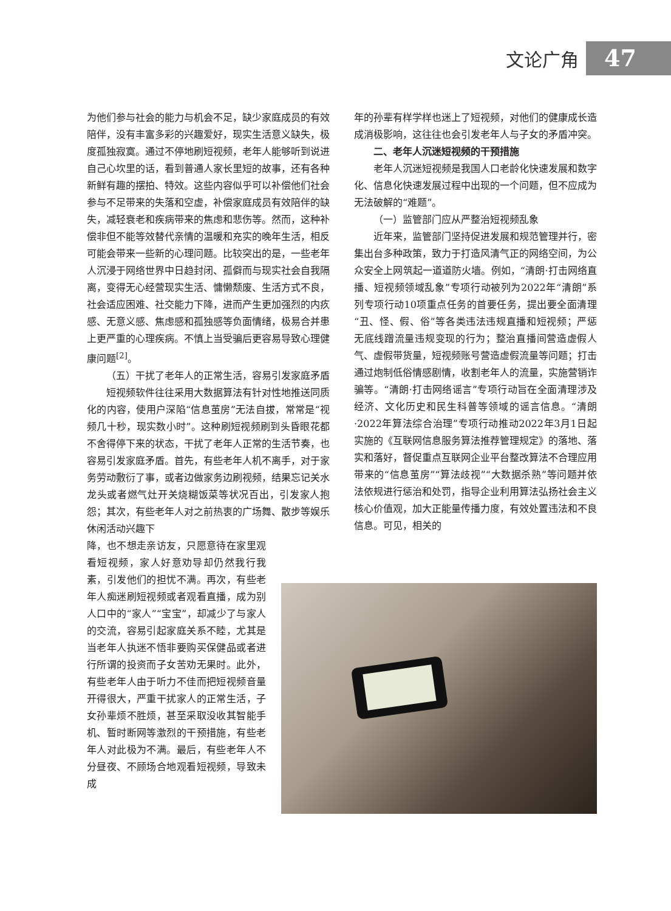文论广角 47
为他们参与社会的能力与机会不足，缺少家庭成员的有效陪伴，没有丰富多彩的兴趣爱好，现实生活意义缺失，极度孤独寂寞。通过不停地刷短视频，老年人能够听到说进自己心坎里的话，看到普通人家长里短的故事，还有各种新鲜有趣的摆拍、特效。这些内容似乎可以补偿他们社会参与不足带来的失落和空虚，补偿家庭成员有效陪伴的缺失，减轻衰老和疾病带来的焦虑和悲伤等。然而，这种补偿非但不能等效替代亲情的温暖和充实的晚年生活，相反可能会带来一些新的心理问题。比较突出的是，一些老年人沉浸于网络世界中日趋封闭、孤僻而与现实社会自我隔离，变得无心经营现实生活、慵懒颓废、生活方式不良，社会适应困难、社交能力下降，进而产生更加强烈的内疚感、无意义感、焦虑感和孤独感等负面情绪，极易合并患上更严重的心理疾病。不慎上当受骗后更容易导致心理健康问题<sup>[2]</sup>。
（五）干扰了老年人的正常生活，容易引发家庭矛盾
短视频软件往往采用大数据算法有针对性地推送同质化的内容，使用户深陷“信息茧房”无法自拔，常常是“视频几十秒，现实数小时”。这种刷短视频刷到头昏眼花都不舍得停下来的状态，干扰了老年人正常的生活节奏，也容易引发家庭矛盾。首先，有些老年人机不离手，对于家务劳动敷衍了事，或者边做家务边刷视频，结果忘记关水龙头或者燃气灶开关烧糊饭菜等状况百出，引发家人抱怨；其次，有些老年人对之前热衷的广场舞、散步等娱乐休闲活动兴趣下
降，也不想走亲访友，只愿意待在家里观看短视频，家人好意劝导却仍然我行我素，引发他们的担忧不满。再次，有些老年人痴迷刷短视频或者观看直播，成为别人口中的“家人”“宝宝”，却减少了与家人的交流，容易引起家庭关系不睦，尤其是当老年人执迷不悟非要购买保健品或者进行所谓的投资而子女苦劝无果时。此外，有些老年人由于听力不佳而把短视频音量开得很大，严重干扰家人的正常生活，子女孙辈烦不胜烦，甚至采取没收其智能手机、暂时断网等激烈的干预措施，有些老年人对此极为不满。最后，有些老年人不分昼夜、不顾场合地观看短视频，导致未成
年的孙辈有样学样也迷上了短视频，对他们的健康成长造成消极影响，这往往也会引发老年人与子女的矛盾冲突。
二、老年人沉迷短视频的干预措施
老年人沉迷短视频是我国人口老龄化快速发展和数字化、信息化快速发展过程中出现的一个问题，但不应成为无法破解的“难题”。
（一）监管部门应从严整治短视频乱象
近年来，监管部门坚持促进发展和规范管理并行，密集出台多种政策，致力于打造风清气正的网络空间，为公众安全上网筑起一道道防火墙。例如，“清朗·打击网络直播、短视频领域乱象”专项行动被列为2022年“清朗”系列专项行动10项重点任务的首要任务，提出要全面清理“丑、怪、假、俗”等各类违法违规直播和短视频；严惩无底线蹭流量违规变现的行为；整治直播间营造虚假人气、虚假带货量，短视频账号营造虚假流量等问题；打击通过炮制低俗情感剧情，收割老年人的流量，实施营销诈骗等。“清朗·打击网络谣言”专项行动旨在全面清理涉及经济、文化历史和民生科普等领域的谣言信息。“清朗·2022年算法综合治理”专项行动推动2022年3月1日起实施的《互联网信息服务算法推荐管理规定》的落地、落实和落好，督促重点互联网企业平台整改算法不合理应用带来的“信息茧房”“算法歧视”“大数据杀熟”等问题并依法依规进行惩治和处罚，指导企业利用算法弘扬社会主义核心价值观，加大正能量传播力度，有效处置违法和不良信息。可见，相关的